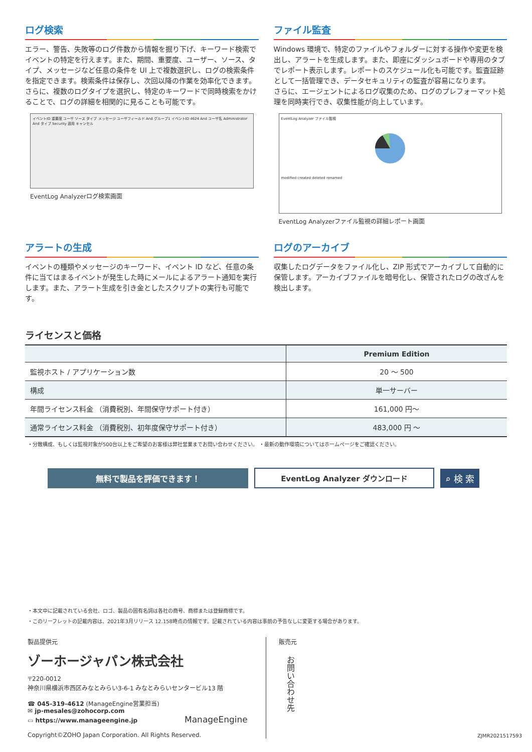ログ検索
エラー、警告、失敗等のログ件数から情報を掘り下げ、キーワード検索でイベントの特定を行えます。また、期間、重要度、ユーザー、ソース、タイプ、メッセージなど任意の条件を UI 上で複数選択し、ログの検索条件を指定できます。検索条件は保存し、次回以降の作業を効率化できます。
さらに、複数のログタイプを選択し、特定のキーワードで同時検索をかけることで、ログの詳細を相関的に見ることも可能です。
イベントID 重要度 ユーザ ソース タイプ メッセージ ユーザフィールド And グループ1 イベントID 4624 And ユーザ名 Administrator And タイプ Security 適用 キャンセル
EventLog Analyzerログ検索画面
ファイル監査
Windows 環境で、特定のファイルやフォルダーに対する操作や変更を検出し、アラートを生成します。また、即座にダッシュボードや専用のタブでレポート表示します。レポートのスケジュール化も可能です。監査証跡として一括管理でき、データセキュリティの監査が容易になります。
さらに、エージェントによるログ収集のため、ログのプレフォーマット処理を同時実行でき、収集性能が向上しています。
EventLog Analyzer ファイル監視 modified created deleted renamed
EventLog Analyzerファイル監視の詳細レポート画面
アラートの生成
イベントの種類やメッセージのキーワード、イベント ID など、任意の条件に当てはまるイベントが発生した時にメールによるアラート通知を実行します。また、アラート生成を引き金としたスクリプトの実行も可能です。
ログのアーカイブ
収集したログデータをファイル化し、ZIP 形式でアーカイブして自動的に保管します。アーカイブファイルを暗号化し、保管されたログの改ざんを検出します。
ライセンスと価格
| | Premium Edition |
| --- | --- |
| 監視ホスト / アプリケーション数 | 20 ～ 500 |
| 構成 | 単一サーバー |
| 年間ライセンス料金 （消費税別、年間保守サポート付き） | 161,000 円～ |
| 通常ライセンス料金 （消費税別、初年度保守サポート付き） | 483,000 円 ～ |
・分散構成、もしくは監視対象が500台以上をご希望のお客様は弊社営業までお問い合わせください。 ・最新の動作環境についてはホームページをご確認ください。
無料で製品を評価できます！ EventLog Analyzer ダウンロード
⌕ 検 索
・本文中に記載されている会社、ロゴ、製品の固有名詞は各社の商号、商標または登録商標です。
・このリーフレットの記載内容は、2021年3月リリース 12.158時点の情報です。記載されている内容は事前の予告なしに変更する場合があります。
製品提供元
ゾーホージャパン株式会社
〒220-0012
神奈川県横浜市西区みなとみらい3-6-1 みなとみらいセンタービル13 階
☎ 045-319-4612 (ManageEngine営業担当)
✉ jp-mesales@zohocorp.com
▭ https://www.manageengine.jp ManageEngine
Copyright©ZOHO Japan Corporation. All Rights Reserved.
販売元
お問い合わせ先
ZJMR2021517593